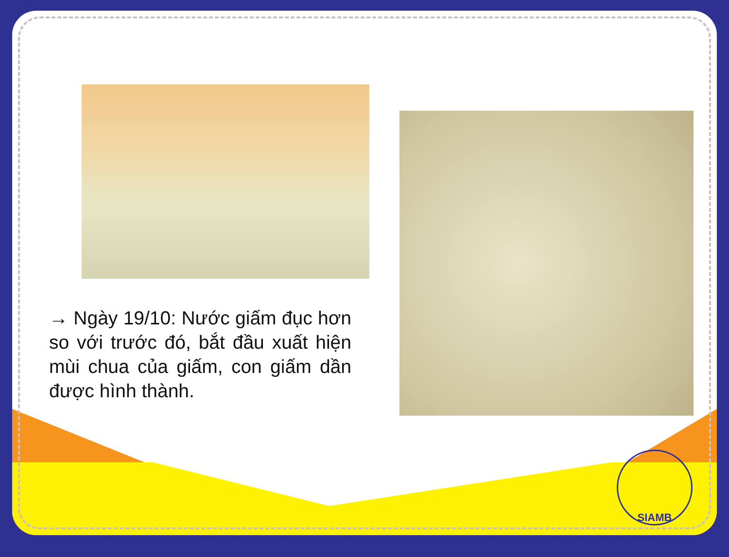→ Ngày 19/10: Nước giấm đục hơn so với trước đó, bắt đầu xuất hiện mùi chua của giấm, con giấm dần được hình thành.
SIAMB